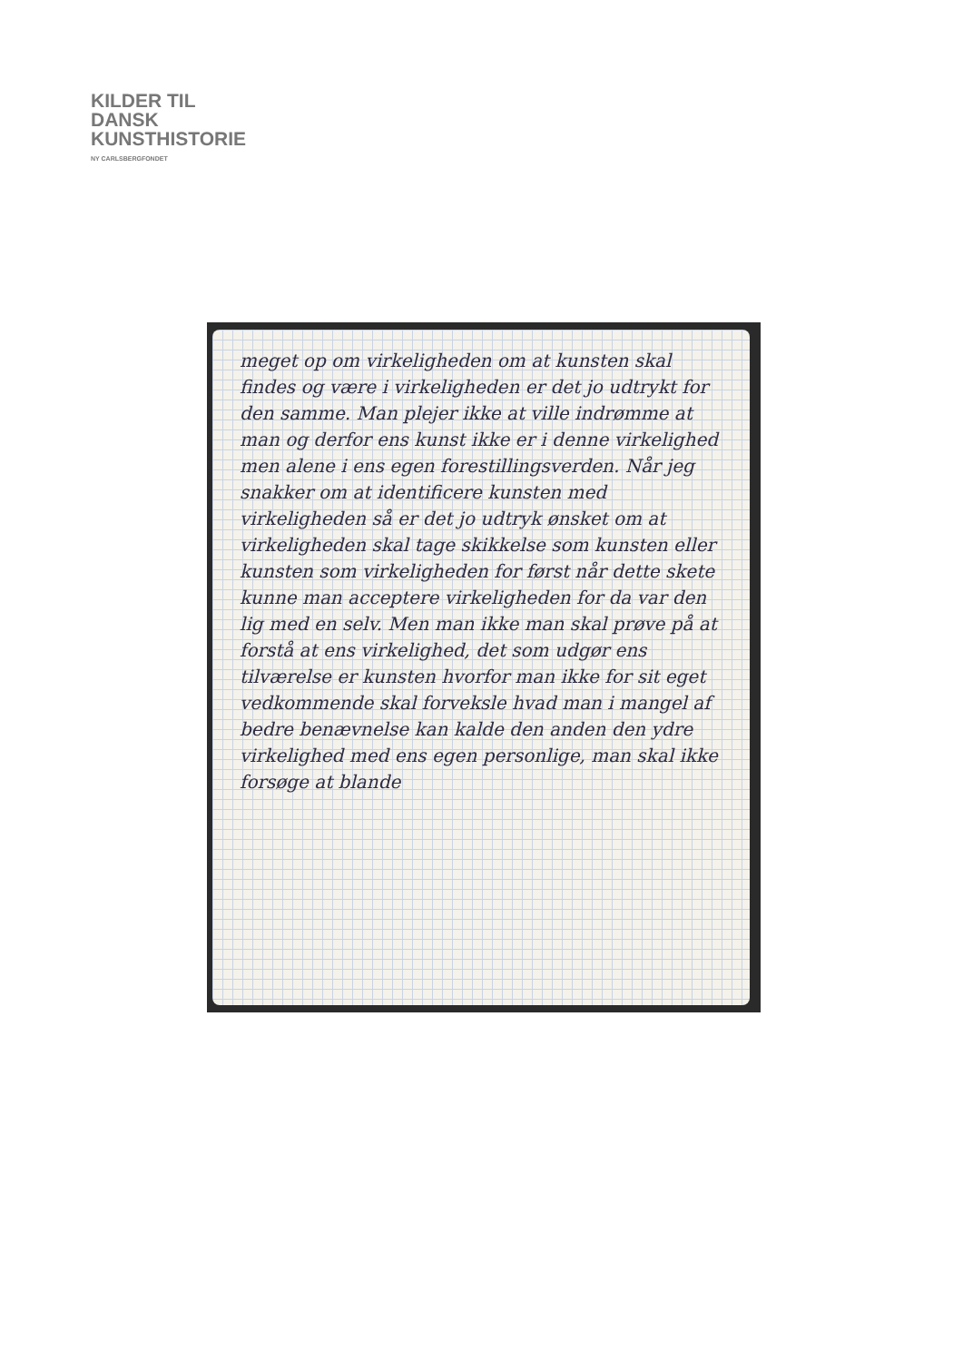KILDER TIL
DANSK
KUNSTHISTORIE
NY CARLSBERGFONDET
meget op om virkeligheden om at kunsten skal findes og være i virkeligheden er det jo udtrykt for den samme. Man plejer ikke at ville indrømme at man og derfor ens kunst ikke er i denne virkelighed men alene i ens egen forestillingsverden. Når jeg snakker om at identificere kunsten med virkeligheden så er det jo udtryk ønsket om at virkeligheden skal tage skikkelse som kunsten eller kunsten som virkeligheden for først når dette skete kunne man acceptere virkeligheden for da var den lig med en selv. Men man ikke man skal prøve på at forstå at ens virkelighed, det som udgør ens tilværelse er kunsten hvorfor man ikke for sit eget vedkommende skal forveksle hvad man i mangel af bedre benævnelse kan kalde den anden den ydre virkelighed med ens egen personlige, man skal ikke forsøge at blande